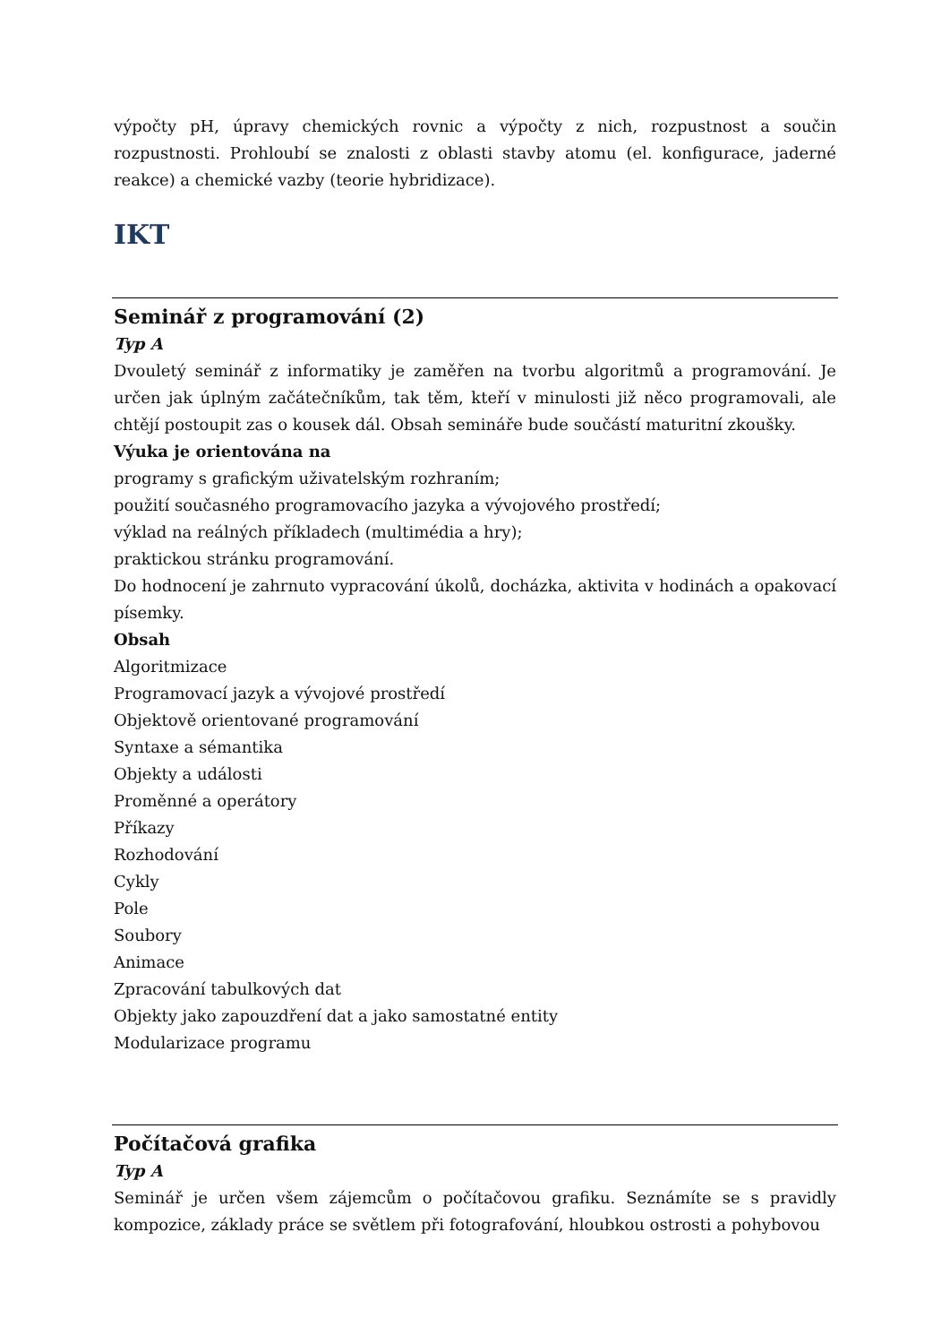výpočty pH, úpravy chemických rovnic a výpočty z nich, rozpustnost a součin rozpustnosti. Prohloubí se znalosti z oblasti stavby atomu (el. konfigurace, jaderné reakce) a chemické vazby (teorie hybridizace).
IKT
Seminář z programování (2)
Typ A
Dvouletý seminář z informatiky je zaměřen na tvorbu algoritmů a programování. Je určen jak úplným začátečníkům, tak těm, kteří v minulosti již něco programovali, ale chtějí postoupit zas o kousek dál. Obsah semináře bude součástí maturitní zkoušky.
Výuka je orientována na
programy s grafickým uživatelským rozhraním;
použití současného programovacího jazyka a vývojového prostředí;
výklad na reálných příkladech (multimédia a hry);
praktickou stránku programování.
Do hodnocení je zahrnuto vypracování úkolů, docházka, aktivita v hodinách a opakovací písemky.
Obsah
Algoritmizace
Programovací jazyk a vývojové prostředí
Objektově orientované programování
Syntaxe a sémantika
Objekty a události
Proměnné a operátory
Příkazy
Rozhodování
Cykly
Pole
Soubory
Animace
Zpracování tabulkových dat
Objekty jako zapouzdření dat a jako samostatné entity
Modularizace programu
Počítačová grafika
Typ A
Seminář je určen všem zájemcům o počítačovou grafiku. Seznámíte se s pravidly kompozice, základy práce se světlem při fotografování, hloubkou ostrosti a pohybovou